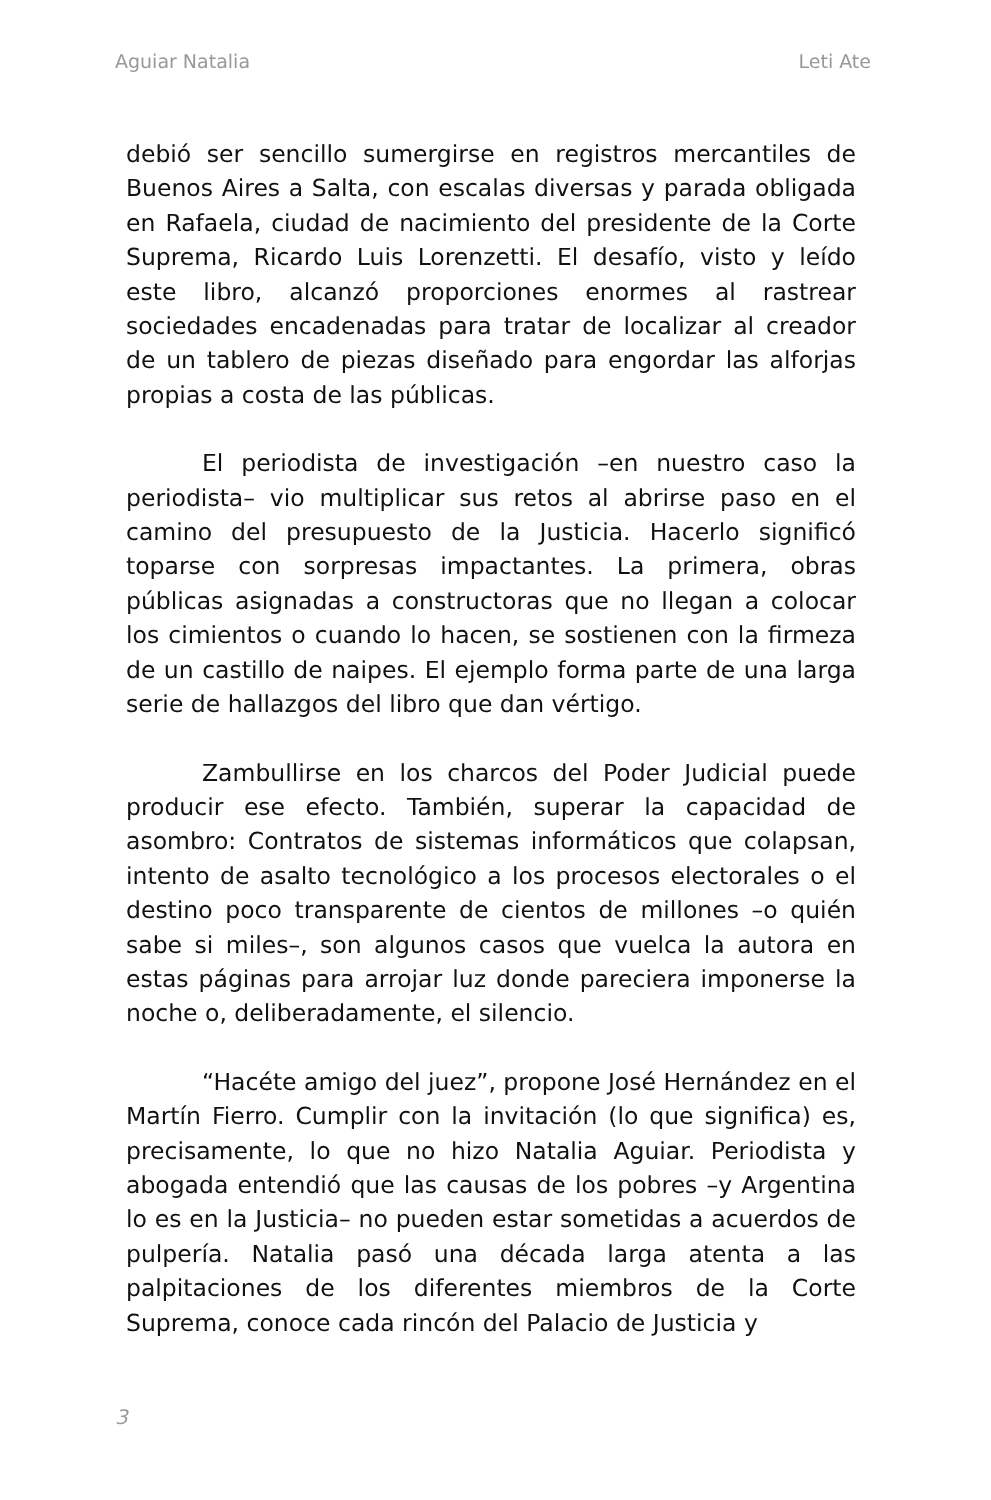Aguiar Natalia Leti Ate
debió ser sencillo sumergirse en registros mercantiles de Buenos Aires a Salta, con escalas diversas y parada obligada en Rafaela, ciudad de nacimiento del presidente de la Corte Suprema, Ricardo Luis Lorenzetti. El desafío, visto y leído este libro, alcanzó proporciones enormes al rastrear sociedades encadenadas para tratar de localizar al creador de un tablero de piezas diseñado para engordar las alforjas propias a costa de las públicas.
El periodista de investigación –en nuestro caso la periodista– vio multiplicar sus retos al abrirse paso en el camino del presupuesto de la Justicia. Hacerlo significó toparse con sorpresas impactantes. La primera, obras públicas asignadas a constructoras que no llegan a colocar los cimientos o cuando lo hacen, se sostienen con la firmeza de un castillo de naipes. El ejemplo forma parte de una larga serie de hallazgos del libro que dan vértigo.
Zambullirse en los charcos del Poder Judicial puede producir ese efecto. También, superar la capacidad de asombro: Contratos de sistemas informáticos que colapsan, intento de asalto tecnológico a los procesos electorales o el destino poco transparente de cientos de millones –o quién sabe si miles–, son algunos casos que vuelca la autora en estas páginas para arrojar luz donde pareciera imponerse la noche o, deliberadamente, el silencio.
“Hacéte amigo del juez”, propone José Hernández en el Martín Fierro. Cumplir con la invitación (lo que significa) es, precisamente, lo que no hizo Natalia Aguiar. Periodista y abogada entendió que las causas de los pobres –y Argentina lo es en la Justicia– no pueden estar sometidas a acuerdos de pulpería. Natalia pasó una década larga atenta a las palpitaciones de los diferentes miembros de la Corte Suprema, conoce cada rincón del Palacio de Justicia y
3